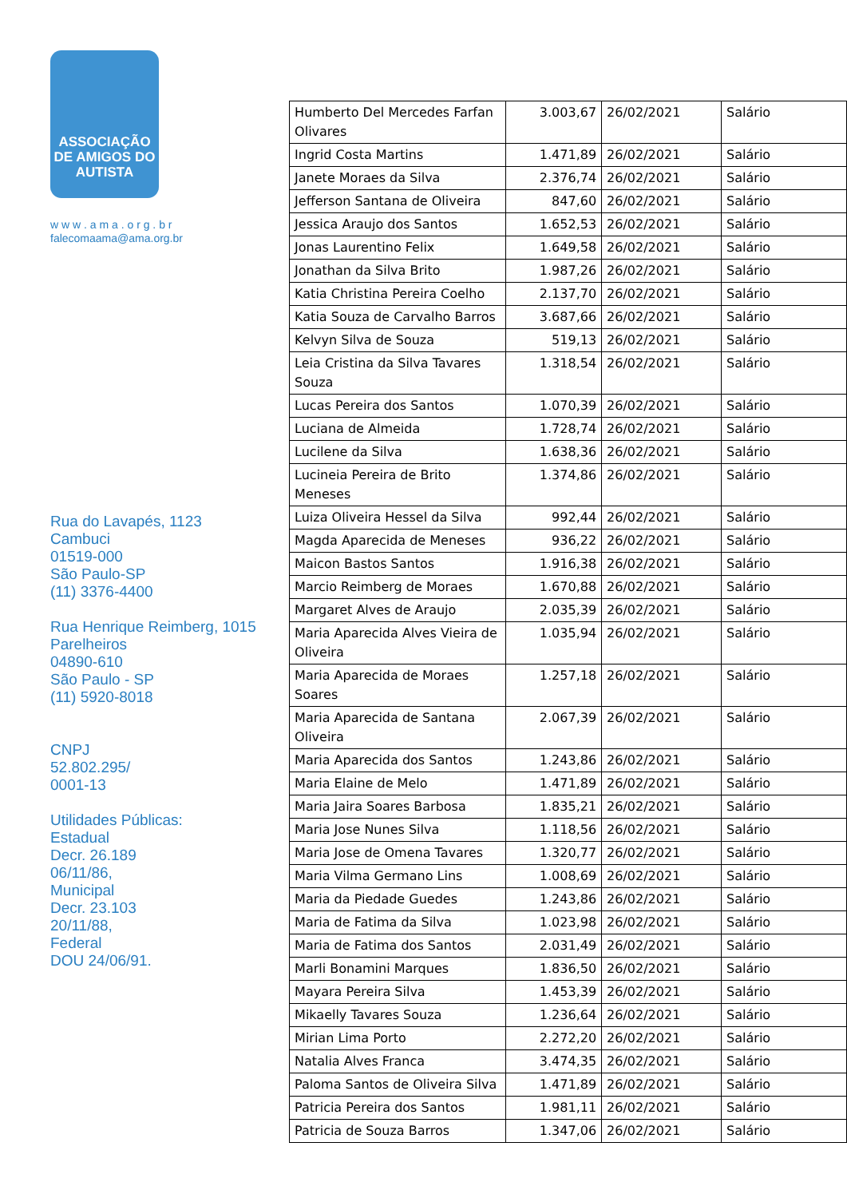ASSOCIAÇÃO
DE AMIGOS DO
AUTISTA
w w w . a m a . o r g . b r
falecomaama@ama.org.br
Rua do Lavapés, 1123
Cambuci
01519-000
São Paulo-SP
(11) 3376-4400
Rua Henrique Reimberg, 1015
Parelheiros
04890-610
São Paulo - SP
(11) 5920-8018
CNPJ
52.802.295/
0001-13
Utilidades Públicas:
Estadual
Decr. 26.189
06/11/86,
Municipal
Decr. 23.103
20/11/88,
Federal
DOU 24/06/91.
| Humberto Del Mercedes Farfan Olivares | 3.003,67 | 26/02/2021 | Salário |
| Ingrid Costa Martins | 1.471,89 | 26/02/2021 | Salário |
| Janete Moraes da Silva | 2.376,74 | 26/02/2021 | Salário |
| Jefferson Santana de Oliveira | 847,60 | 26/02/2021 | Salário |
| Jessica Araujo dos Santos | 1.652,53 | 26/02/2021 | Salário |
| Jonas Laurentino Felix | 1.649,58 | 26/02/2021 | Salário |
| Jonathan da Silva Brito | 1.987,26 | 26/02/2021 | Salário |
| Katia Christina Pereira Coelho | 2.137,70 | 26/02/2021 | Salário |
| Katia Souza de Carvalho Barros | 3.687,66 | 26/02/2021 | Salário |
| Kelvyn Silva de Souza | 519,13 | 26/02/2021 | Salário |
| Leia Cristina da Silva Tavares Souza | 1.318,54 | 26/02/2021 | Salário |
| Lucas Pereira dos Santos | 1.070,39 | 26/02/2021 | Salário |
| Luciana de Almeida | 1.728,74 | 26/02/2021 | Salário |
| Lucilene da Silva | 1.638,36 | 26/02/2021 | Salário |
| Lucineia Pereira de Brito Meneses | 1.374,86 | 26/02/2021 | Salário |
| Luiza Oliveira Hessel da Silva | 992,44 | 26/02/2021 | Salário |
| Magda Aparecida de Meneses | 936,22 | 26/02/2021 | Salário |
| Maicon Bastos Santos | 1.916,38 | 26/02/2021 | Salário |
| Marcio Reimberg de Moraes | 1.670,88 | 26/02/2021 | Salário |
| Margaret Alves de Araujo | 2.035,39 | 26/02/2021 | Salário |
| Maria Aparecida Alves Vieira de Oliveira | 1.035,94 | 26/02/2021 | Salário |
| Maria Aparecida de Moraes Soares | 1.257,18 | 26/02/2021 | Salário |
| Maria Aparecida de Santana Oliveira | 2.067,39 | 26/02/2021 | Salário |
| Maria Aparecida dos Santos | 1.243,86 | 26/02/2021 | Salário |
| Maria Elaine de Melo | 1.471,89 | 26/02/2021 | Salário |
| Maria Jaira Soares Barbosa | 1.835,21 | 26/02/2021 | Salário |
| Maria Jose Nunes Silva | 1.118,56 | 26/02/2021 | Salário |
| Maria Jose de Omena Tavares | 1.320,77 | 26/02/2021 | Salário |
| Maria Vilma Germano Lins | 1.008,69 | 26/02/2021 | Salário |
| Maria da Piedade Guedes | 1.243,86 | 26/02/2021 | Salário |
| Maria de Fatima da Silva | 1.023,98 | 26/02/2021 | Salário |
| Maria de Fatima dos Santos | 2.031,49 | 26/02/2021 | Salário |
| Marli Bonamini Marques | 1.836,50 | 26/02/2021 | Salário |
| Mayara Pereira Silva | 1.453,39 | 26/02/2021 | Salário |
| Mikaelly Tavares Souza | 1.236,64 | 26/02/2021 | Salário |
| Mirian Lima Porto | 2.272,20 | 26/02/2021 | Salário |
| Natalia Alves Franca | 3.474,35 | 26/02/2021 | Salário |
| Paloma Santos de Oliveira Silva | 1.471,89 | 26/02/2021 | Salário |
| Patricia Pereira dos Santos | 1.981,11 | 26/02/2021 | Salário |
| Patricia de Souza Barros | 1.347,06 | 26/02/2021 | Salário |